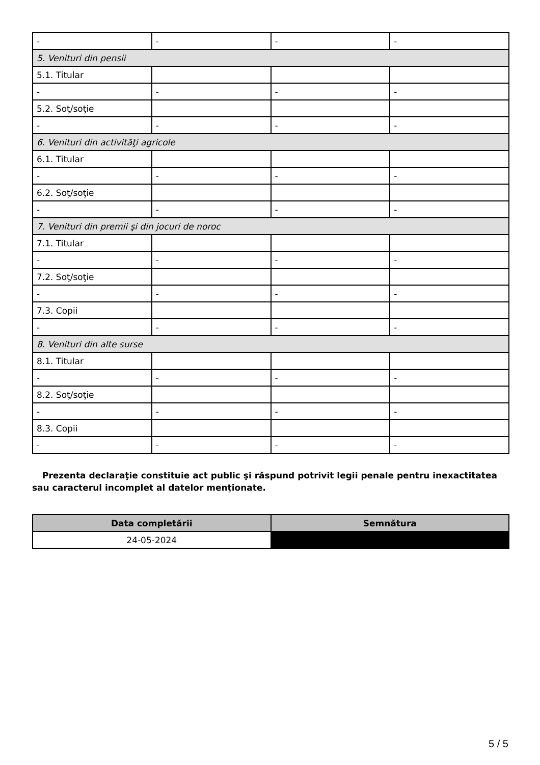| - | - | - | - |
| 5. Venituri din pensii | | | |
| 5.1. Titular | | | |
| - | - | - | - |
| 5.2. Soţ/soţie | | | |
| - | - | - | - |
| 6. Venituri din activităţi agricole | | | |
| 6.1. Titular | | | |
| - | - | - | - |
| 6.2. Soţ/soţie | | | |
| - | - | - | - |
| 7. Venituri din premii şi din jocuri de noroc | | | |
| 7.1. Titular | | | |
| - | - | - | - |
| 7.2. Soţ/soţie | | | |
| - | - | - | - |
| 7.3. Copii | | | |
| - | - | - | - |
| 8. Venituri din alte surse | | | |
| 8.1. Titular | | | |
| - | - | - | - |
| 8.2. Soţ/soţie | | | |
| - | - | - | - |
| 8.3. Copii | | | |
| - | - | - | - |
Prezenta declaraţie constituie act public şi răspund potrivit legii penale pentru inexactitatea sau caracterul incomplet al datelor menţionate.
| Data completării | Semnătura |
| --- | --- |
| 24-05-2024 | |
5 / 5